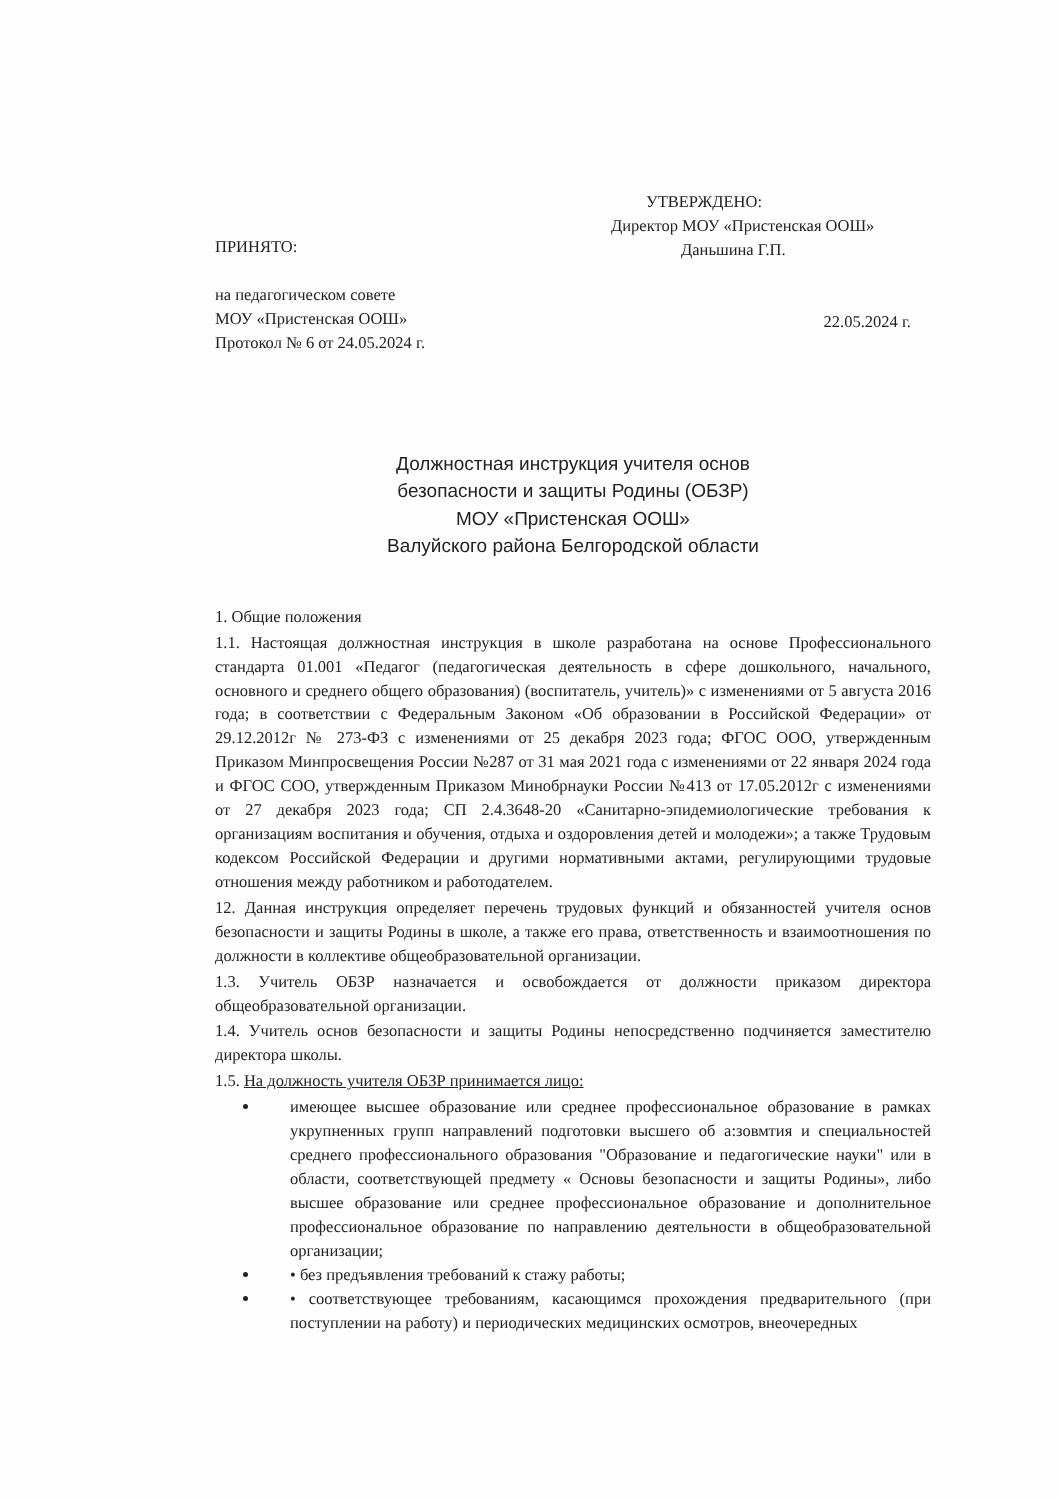ПРИНЯТО:
на педагогическом совете
МОУ «Пристенская ООШ»
Протокол № 6 от 24.05.2024 г.
УТВЕРЖДЕНО:
Директор МОУ «Пристенская ООШ»
Даньшина Г.П.
22.05.2024 г.
Должностная инструкция учителя основ
безопасности и защиты Родины (ОБЗР)
МОУ «Пристенская ООШ»
Валуйского района Белгородской области
1. Общие положения
1.1. Настоящая должностная инструкция в школе разработана на основе Профессионального стандарта 01.001 «Педагог (педагогическая деятельность в сфере дошкольного, начального, основного и среднего общего образования) (воспитатель, учитель)» с изменениями от 5 августа 2016 года; в соответствии с Федеральным Законом «Об образовании в Российской Федерации» от 29.12.2012г № 273-ФЗ с изменениями от 25 декабря 2023 года; ФГОС ООО, утвержденным Приказом Минпросвещения России №287 от 31 мая 2021 года с изменениями от 22 января 2024 года и ФГОС СОО, утвержденным Приказом Минобрнауки России №413 от 17.05.2012г с изменениями от 27 декабря 2023 года; СП 2.4.3648-20 «Санитарно-эпидемиологические требования к организациям воспитания и обучения, отдыха и оздоровления детей и молодежи»; а также Трудовым кодексом Российской Федерации и другими нормативными актами, регулирующими трудовые отношения между работником и работодателем.
12. Данная инструкция определяет перечень трудовых функций и обязанностей учителя основ безопасности и защиты Родины в школе, а также его права, ответственность и взаимоотношения по должности в коллективе общеобразовательной организации.
1.3. Учитель ОБЗР назначается и освобождается от должности приказом директора общеобразовательной организации.
1.4. Учитель основ безопасности и защиты Родины непосредственно подчиняется заместителю директора школы.
1.5. На должность учителя ОБЗР принимается лицо:
имеющее высшее образование или среднее профессиональное образование в рамках укрупненных групп направлений подготовки высшего об а:зовмтия и специальностей среднего профессионального образования "Образование и педагогические науки" или в области, соответствующей предмету « Основы безопасности и защиты Родины», либо высшее образование или среднее профессиональное образование и дополнительное профессиональное образование по направлению деятельности в общеобразовательной организации;
• без предъявления требований к стажу работы;
• соответствующее требованиям, касающимся прохождения предварительного (при поступлении на работу) и периодических медицинских осмотров, внеочередных